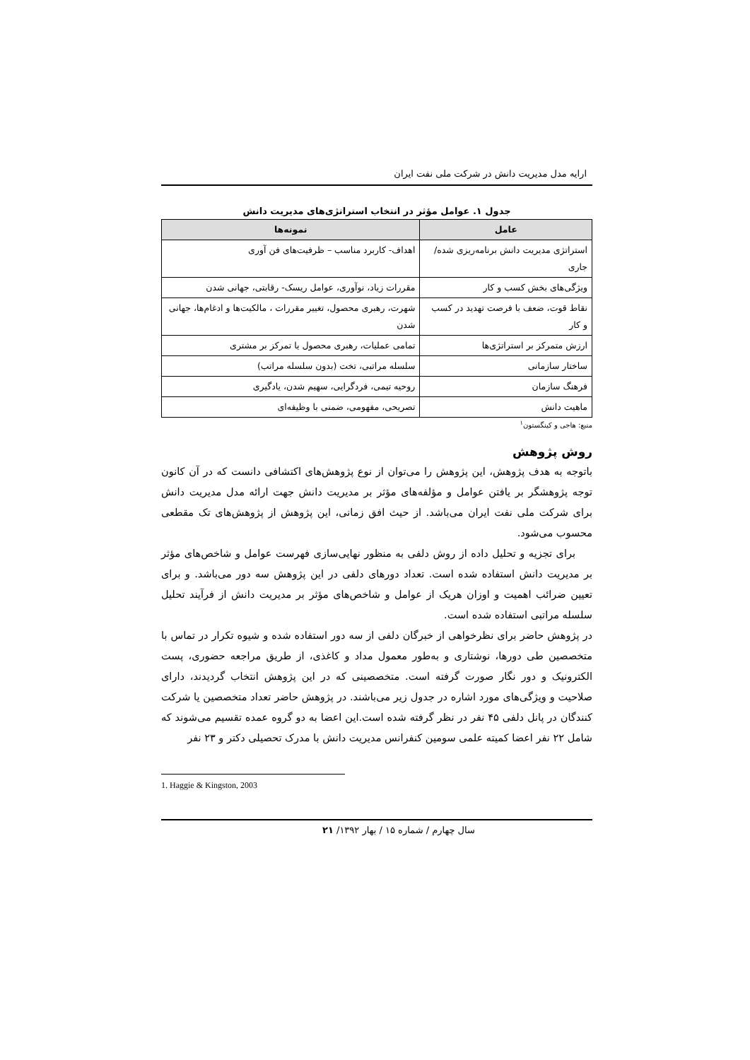ارایه مدل مدیریت دانش در شرکت ملی نفت ایران
جدول ۱. عوامل مؤثر در انتخاب استراتژی‌های مدیریت دانش
| عامل | نمونه‌ها |
| --- | --- |
| استراتژی مدیریت دانش برنامه‌ریزی شده/ جاری | اهداف- کاربرد مناسب – ظرفیت‌های فن آوری |
| ویژگی‌های بخش کسب و کار | مقررات زیاد، نوآوری، عوامل ریسک- رقابتی، جهانی شدن |
| نقاط قوت، ضعف با فرصت تهدید در کسب و کار | شهرت، رهبری محصول، تغییر مقررات ، مالکیت‌ها و ادغام‌ها، جهانی شدن |
| ارزش متمرکز بر استراتژی‌ها | تمامی عملیات، رهبری محصول یا تمرکز بر مشتری |
| ساختار سازمانی | سلسله مراتبی، تخت (بدون سلسله مراتب) |
| فرهنگ سازمان | روحیه تیمی، فردگرایی، سهیم شدن، یادگیری |
| ماهیت دانش | تصریحی، مفهومی، ضمنی با وظیفه‌ای |
منبع: هاجی و کینگستون<sup>۱</sup>
روش پژوهش
باتوجه به هدف پژوهش، این پژوهش را می‌توان از نوع پژوهش‌های اکتشافی دانست که در آن کانون توجه پژوهشگر بر یافتن عوامل و مؤلفه‌های مؤثر بر مدیریت دانش جهت ارائه مدل مدیریت دانش برای شرکت ملی نفت ایران می‌باشد. از حیث افق زمانی، این پژوهش از پژوهش‌های تک مقطعی محسوب می‌شود.
برای تجزیه و تحلیل داده از روش دلفی به منظور نهایی‌سازی فهرست عوامل و شاخص‌های مؤثر بر مدیریت دانش استفاده شده است. تعداد دورهای دلفی در این پژوهش سه دور می‌باشد. و برای تعیین ضرائب اهمیت و اوزان هریک از عوامل و شاخص‌های مؤثر بر مدیریت دانش از فرآیند تحلیل سلسله مراتبی استفاده شده است.
در پژوهش حاضر برای نظرخواهی از خبرگان دلفی از سه دور استفاده شده و شیوه تکرار در تماس با متخصصین طی دورها، نوشتاری و به‌طور معمول مداد و کاغذی، از طریق مراجعه حضوری، پست الکترونیک و دور نگار صورت گرفته است. متخصصینی که در این پژوهش انتخاب گردیدند، دارای صلاحیت و ویژگی‌های مورد اشاره در جدول زیر می‌باشند. در پژوهش حاضر تعداد متخصصین یا شرکت کنندگان در پانل دلفی ۴۵ نفر در نظر گرفته شده است.این اعضا به دو گروه عمده تقسیم می‌شوند که شامل ۲۲ نفر اعضا کمیته علمی سومین کنفرانس مدیریت دانش با مدرک تحصیلی دکتر و ۲۳ نفر
1. Haggie & Kingston, 2003
سال چهارم / شماره ۱۵ / بهار ۱۳۹۲/ ۲۱